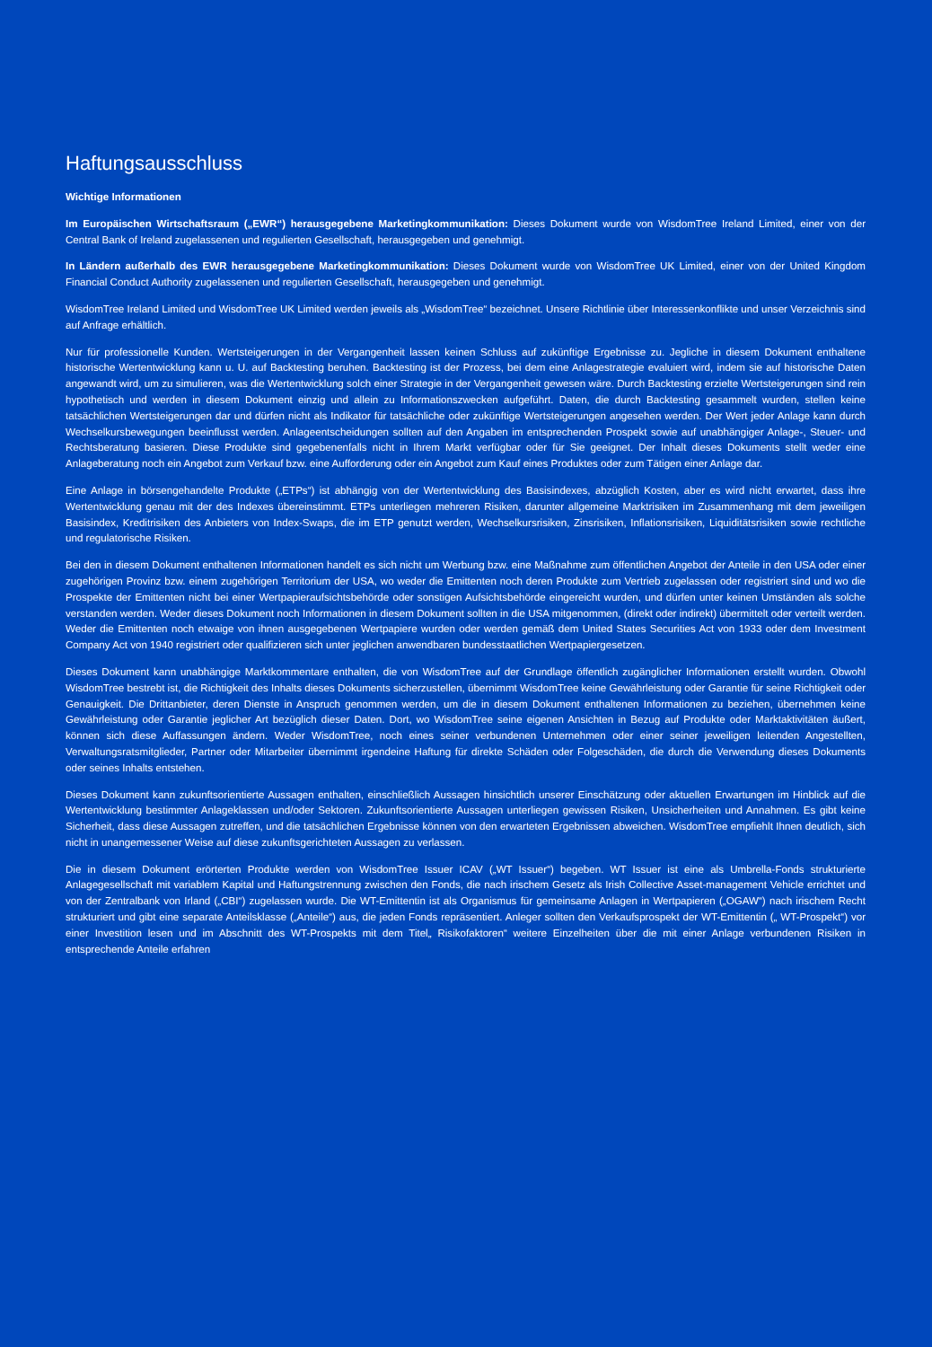Haftungsausschluss
Wichtige Informationen
Im Europäischen Wirtschaftsraum („EWR“) herausgegebene Marketingkommunikation: Dieses Dokument wurde von WisdomTree Ireland Limited, einer von der Central Bank of Ireland zugelassenen und regulierten Gesellschaft, herausgegeben und genehmigt.
In Ländern außerhalb des EWR herausgegebene Marketingkommunikation: Dieses Dokument wurde von WisdomTree UK Limited, einer von der United Kingdom Financial Conduct Authority zugelassenen und regulierten Gesellschaft, herausgegeben und genehmigt.
WisdomTree Ireland Limited und WisdomTree UK Limited werden jeweils als „WisdomTree“ bezeichnet. Unsere Richtlinie über Interessenkonflikte und unser Verzeichnis sind auf Anfrage erhältlich.
Nur für professionelle Kunden. Wertsteigerungen in der Vergangenheit lassen keinen Schluss auf zukünftige Ergebnisse zu. Jegliche in diesem Dokument enthaltene historische Wertentwicklung kann u. U. auf Backtesting beruhen. Backtesting ist der Prozess, bei dem eine Anlagestrategie evaluiert wird, indem sie auf historische Daten angewandt wird, um zu simulieren, was die Wertentwicklung solch einer Strategie in der Vergangenheit gewesen wäre. Durch Backtesting erzielte Wertsteigerungen sind rein hypothetisch und werden in diesem Dokument einzig und allein zu Informationszwecken aufgeführt. Daten, die durch Backtesting gesammelt wurden, stellen keine tatsächlichen Wertsteigerungen dar und dürfen nicht als Indikator für tatsächliche oder zukünftige Wertsteigerungen angesehen werden. Der Wert jeder Anlage kann durch Wechselkursbewegungen beeinflusst werden. Anlageentscheidungen sollten auf den Angaben im entsprechenden Prospekt sowie auf unabhängiger Anlage-, Steuer- und Rechtsberatung basieren. Diese Produkte sind gegebenenfalls nicht in Ihrem Markt verfügbar oder für Sie geeignet. Der Inhalt dieses Dokuments stellt weder eine Anlageberatung noch ein Angebot zum Verkauf bzw. eine Aufforderung oder ein Angebot zum Kauf eines Produktes oder zum Tätigen einer Anlage dar.
Eine Anlage in börsengehandelte Produkte („ETPs“) ist abhängig von der Wertentwicklung des Basisindexes, abzüglich Kosten, aber es wird nicht erwartet, dass ihre Wertentwicklung genau mit der des Indexes übereinstimmt. ETPs unterliegen mehreren Risiken, darunter allgemeine Marktrisiken im Zusammenhang mit dem jeweiligen Basisindex, Kreditrisiken des Anbieters von Index-Swaps, die im ETP genutzt werden, Wechselkursrisiken, Zinsrisiken, Inflationsrisiken, Liquiditätsrisiken sowie rechtliche und regulatorische Risiken.
Bei den in diesem Dokument enthaltenen Informationen handelt es sich nicht um Werbung bzw. eine Maßnahme zum öffentlichen Angebot der Anteile in den USA oder einer zugehörigen Provinz bzw. einem zugehörigen Territorium der USA, wo weder die Emittenten noch deren Produkte zum Vertrieb zugelassen oder registriert sind und wo die Prospekte der Emittenten nicht bei einer Wertpapieraufsichtsbehörde oder sonstigen Aufsichtsbehörde eingereicht wurden, und dürfen unter keinen Umständen als solche verstanden werden. Weder dieses Dokument noch Informationen in diesem Dokument sollten in die USA mitgenommen, (direkt oder indirekt) übermittelt oder verteilt werden. Weder die Emittenten noch etwaige von ihnen ausgegebenen Wertpapiere wurden oder werden gemäß dem United States Securities Act von 1933 oder dem Investment Company Act von 1940 registriert oder qualifizieren sich unter jeglichen anwendbaren bundesstaatlichen Wertpapiergesetzen.
Dieses Dokument kann unabhängige Marktkommentare enthalten, die von WisdomTree auf der Grundlage öffentlich zugänglicher Informationen erstellt wurden. Obwohl WisdomTree bestrebt ist, die Richtigkeit des Inhalts dieses Dokuments sicherzustellen, übernimmt WisdomTree keine Gewährleistung oder Garantie für seine Richtigkeit oder Genauigkeit. Die Drittanbieter, deren Dienste in Anspruch genommen werden, um die in diesem Dokument enthaltenen Informationen zu beziehen, übernehmen keine Gewährleistung oder Garantie jeglicher Art bezüglich dieser Daten. Dort, wo WisdomTree seine eigenen Ansichten in Bezug auf Produkte oder Marktaktivitäten äußert, können sich diese Auffassungen ändern. Weder WisdomTree, noch eines seiner verbundenen Unternehmen oder einer seiner jeweiligen leitenden Angestellten, Verwaltungsratsmitglieder, Partner oder Mitarbeiter übernimmt irgendeine Haftung für direkte Schäden oder Folgeschäden, die durch die Verwendung dieses Dokuments oder seines Inhalts entstehen.
Dieses Dokument kann zukunftsorientierte Aussagen enthalten, einschließlich Aussagen hinsichtlich unserer Einschätzung oder aktuellen Erwartungen im Hinblick auf die Wertentwicklung bestimmter Anlageklassen und/oder Sektoren. Zukunftsorientierte Aussagen unterliegen gewissen Risiken, Unsicherheiten und Annahmen. Es gibt keine Sicherheit, dass diese Aussagen zutreffen, und die tatsächlichen Ergebnisse können von den erwarteten Ergebnissen abweichen. WisdomTree empfiehlt Ihnen deutlich, sich nicht in unangemessener Weise auf diese zukunftsgerichteten Aussagen zu verlassen.
Die in diesem Dokument erörterten Produkte werden von WisdomTree Issuer ICAV („WT Issuer“) begeben. WT Issuer ist eine als Umbrella-Fonds strukturierte Anlagegesellschaft mit variablem Kapital und Haftungstrennung zwischen den Fonds, die nach irischem Gesetz als Irish Collective Asset-management Vehicle errichtet und von der Zentralbank von Irland („CBI“) zugelassen wurde. Die WT-Emittentin ist als Organismus für gemeinsame Anlagen in Wertpapieren („OGAW“) nach irischem Recht strukturiert und gibt eine separate Anteilsklasse („Anteile“) aus, die jeden Fonds repräsentiert. Anleger sollten den Verkaufsprospekt der WT-Emittentin („ WT-Prospekt“) vor einer Investition lesen und im Abschnitt des WT-Prospekts mit dem Titel„ Risikofaktoren“ weitere Einzelheiten über die mit einer Anlage verbundenen Risiken in entsprechende Anteile erfahren